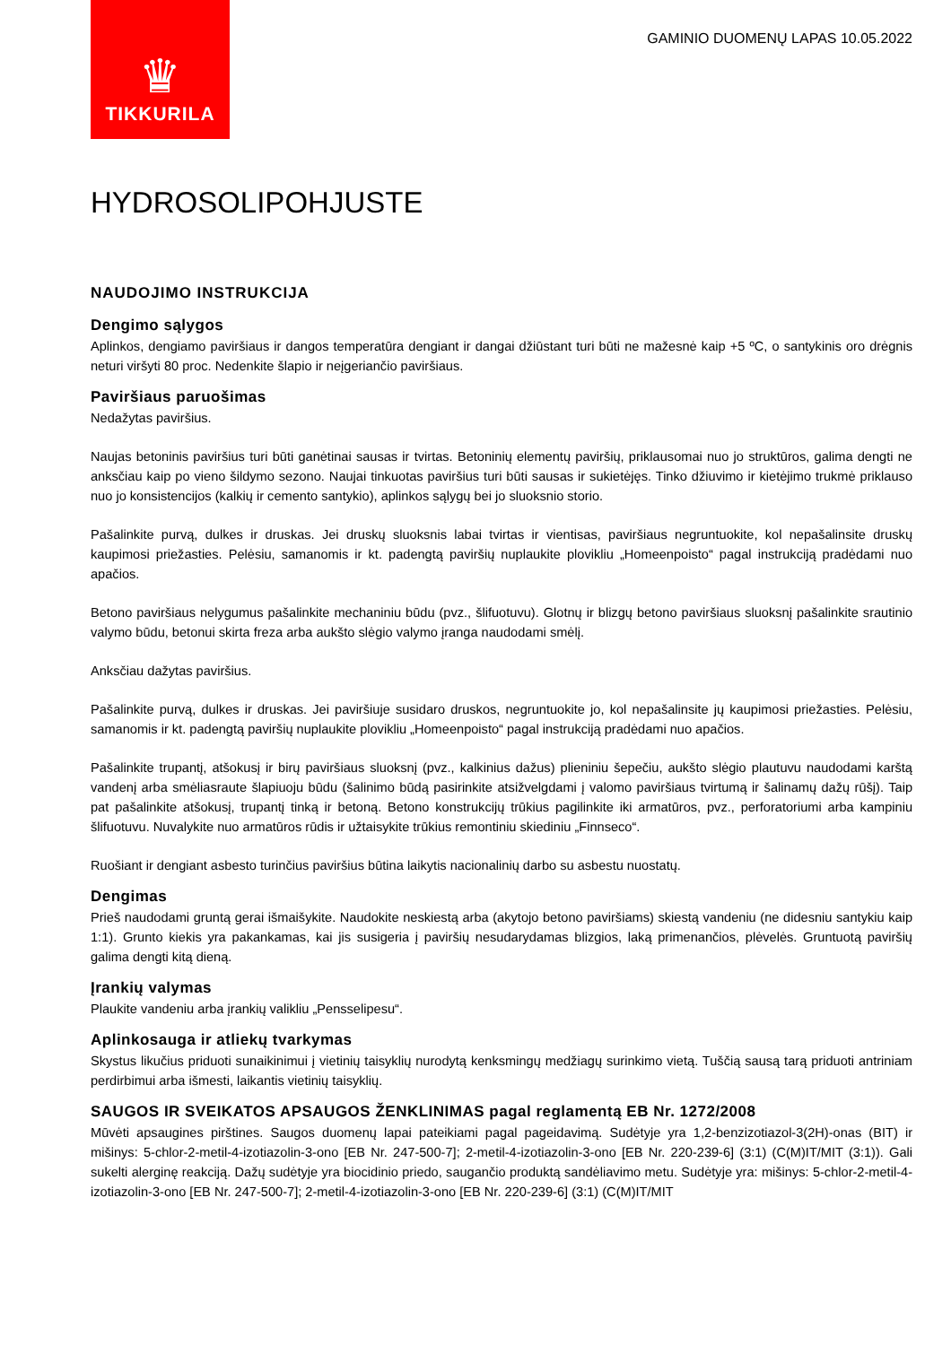♛
TIKKURILA
GAMINIO DUOMENŲ LAPAS 10.05.2022
HYDROSOLIPOHJUSTE
NAUDOJIMO INSTRUKCIJA
Dengimo sąlygos
Aplinkos, dengiamo paviršiaus ir dangos temperatūra dengiant ir dangai džiūstant turi būti ne mažesnė kaip +5 ºC, o santykinis oro drėgnis neturi viršyti 80 proc. Nedenkite šlapio ir neįgeriančio paviršiaus.
Paviršiaus paruošimas
Nedažytas paviršius.
Naujas betoninis paviršius turi būti ganėtinai sausas ir tvirtas. Betoninių elementų paviršių, priklausomai nuo jo struktūros, galima dengti ne anksčiau kaip po vieno šildymo sezono. Naujai tinkuotas paviršius turi būti sausas ir sukietėjęs. Tinko džiuvimo ir kietėjimo trukmė priklauso nuo jo konsistencijos (kalkių ir cemento santykio), aplinkos sąlygų bei jo sluoksnio storio.
Pašalinkite purvą, dulkes ir druskas. Jei druskų sluoksnis labai tvirtas ir vientisas, paviršiaus negruntuokite, kol nepašalinsite druskų kaupimosi priežasties. Pelėsiu, samanomis ir kt. padengtą paviršių nuplaukite plovikliu „Homeenpoisto“ pagal instrukciją pradėdami nuo apačios.
Betono paviršiaus nelygumus pašalinkite mechaniniu būdu (pvz., šlifuotuvu). Glotnų ir blizgų betono paviršiaus sluoksnį pašalinkite srautinio valymo būdu, betonui skirta freza arba aukšto slėgio valymo įranga naudodami smėlį.
Anksčiau dažytas paviršius.
Pašalinkite purvą, dulkes ir druskas. Jei paviršiuje susidaro druskos, negruntuokite jo, kol nepašalinsite jų kaupimosi priežasties. Pelėsiu, samanomis ir kt. padengtą paviršių nuplaukite plovikliu „Homeenpoisto“ pagal instrukciją pradėdami nuo apačios.
Pašalinkite trupantį, atšokusį ir birų paviršiaus sluoksnį (pvz., kalkinius dažus) plieniniu šepečiu, aukšto slėgio plautuvu naudodami karštą vandenį arba smėliasraute šlapiuoju būdu (šalinimo būdą pasirinkite atsižvelgdami į valomo paviršiaus tvirtumą ir šalinamų dažų rūšį). Taip pat pašalinkite atšokusį, trupantį tinką ir betoną. Betono konstrukcijų trūkius pagilinkite iki armatūros, pvz., perforatoriumi arba kampiniu šlifuotuvu. Nuvalykite nuo armatūros rūdis ir užtaisykite trūkius remontiniu skiediniu „Finnseco“.
Ruošiant ir dengiant asbesto turinčius paviršius būtina laikytis nacionalinių darbo su asbestu nuostatų.
Dengimas
Prieš naudodami gruntą gerai išmaišykite. Naudokite neskiestą arba (akytojo betono paviršiams) skiestą vandeniu (ne didesniu santykiu kaip 1:1). Grunto kiekis yra pakankamas, kai jis susigeria į paviršių nesudarydamas blizgios, laką primenančios, plėvelės. Gruntuotą paviršių galima dengti kitą dieną.
Įrankių valymas
Plaukite vandeniu arba įrankių valikliu „Pensselipesu“.
Aplinkosauga ir atliekų tvarkymas
Skystus likučius priduoti sunaikinimui į vietinių taisyklių nurodytą kenksmingų medžiagų surinkimo vietą. Tuščią sausą tarą priduoti antriniam perdirbimui arba išmesti, laikantis vietinių taisyklių.
SAUGOS IR SVEIKATOS APSAUGOS ŽENKLINIMAS pagal reglamentą EB Nr. 1272/2008
Mūvėti apsaugines pirštines. Saugos duomenų lapai pateikiami pagal pageidavimą. Sudėtyje yra 1,2-benzizotiazol-3(2H)-onas (BIT) ir mišinys: 5-chlor-2-metil-4-izotiazolin-3-ono [EB Nr. 247-500-7]; 2-metil-4-izotiazolin-3-ono [EB Nr. 220-239-6] (3:1) (C(M)IT/MIT (3:1)). Gali sukelti alerginę reakciją. Dažų sudėtyje yra biocidinio priedo, saugančio produktą sandėliavimo metu. Sudėtyje yra: mišinys: 5-chlor-2-metil-4-izotiazolin-3-ono [EB Nr. 247-500-7]; 2-metil-4-izotiazolin-3-ono [EB Nr. 220-239-6] (3:1) (C(M)IT/MIT